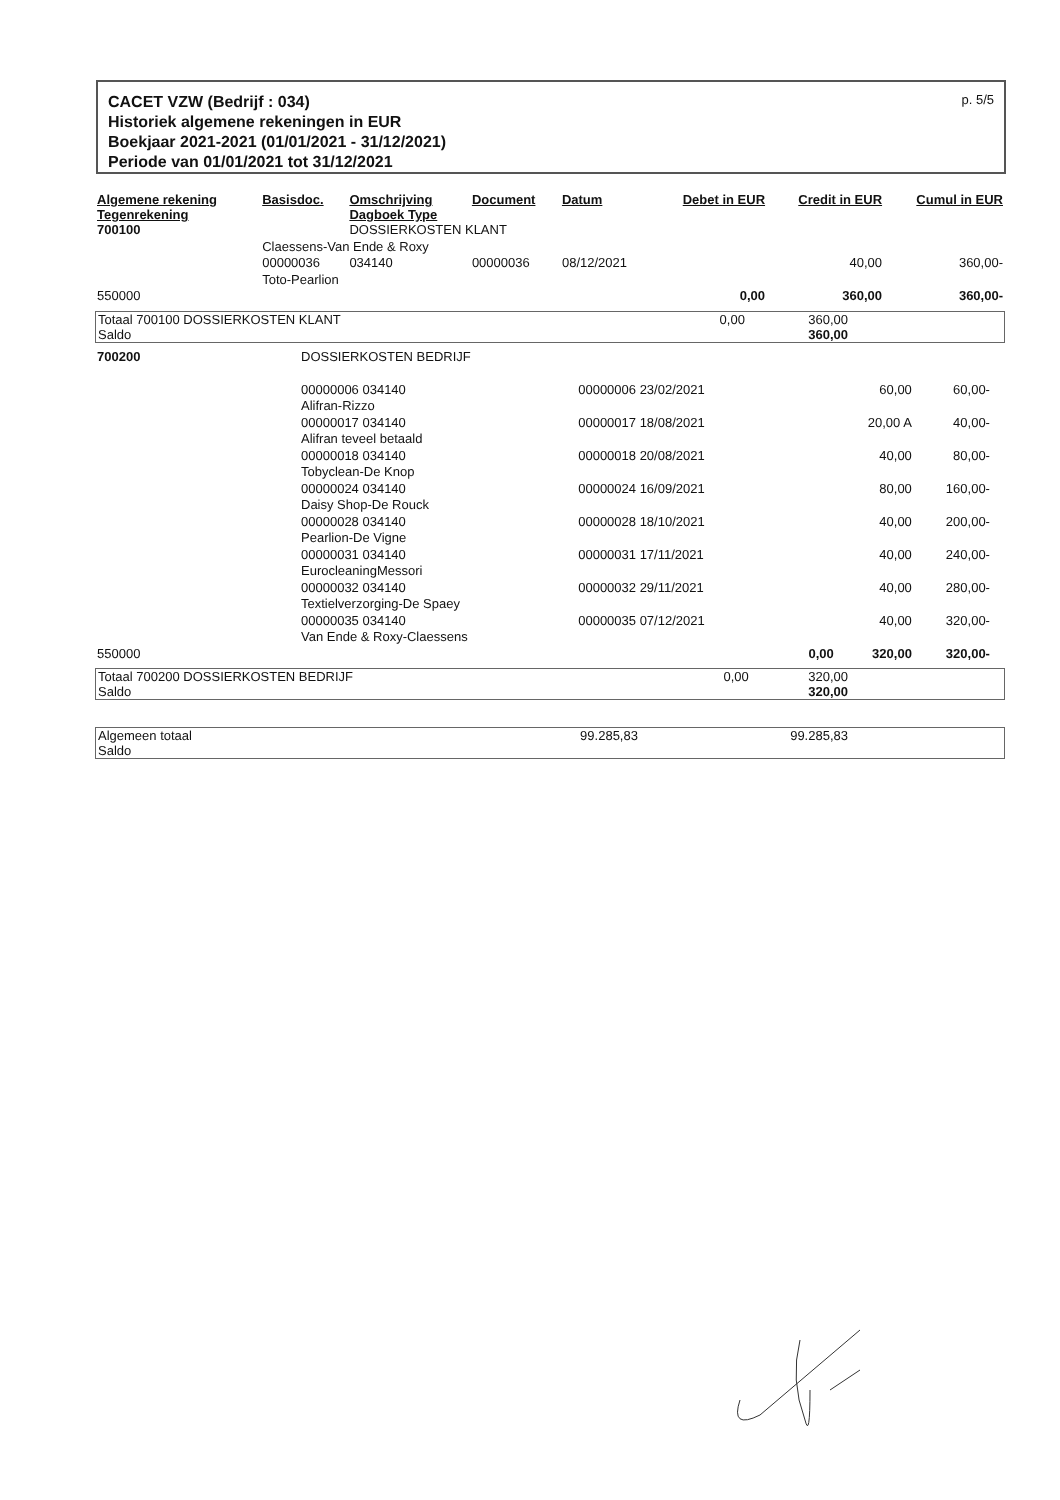CACET VZW (Bedrijf : 034)
Historiek algemene rekeningen in EUR
Boekjaar 2021-2021 (01/01/2021 - 31/12/2021)
Periode van 01/01/2021 tot 31/12/2021
p. 5/5
| Algemene rekening Tegenrekening | Basisdoc. | Omschrijving Dagboek Type | Document | Datum | Debet in EUR | Credit in EUR | Cumul in EUR |
| --- | --- | --- | --- | --- | --- | --- | --- |
| 700100 | | DOSSIERKOSTEN KLANT | | | | | |
| | Claessens-Van Ende & Roxy | | | | | | |
| | 00000036 | 034140 | 00000036 | 08/12/2021 | | 40,00 | 360,00- |
| | Toto-Pearlion | | | | | | |
| 550000 | | | | | 0,00 | 360,00 | 360,00- |
| Totaal 700100 DOSSIERKOSTEN KLANT Saldo | 0,00 | 360,00 360,00 | |
| 700200 | DOSSIERKOSTEN BEDRIJF | | | | | | |
| | 00000006 034140 | 00000006 23/02/2021 | | 60,00 | 60,00- | | |
| | Alifran-Rizzo | | | | | | |
| | 00000017 034140 | 00000017 18/08/2021 | | 20,00 A | 40,00- | | |
| | Alifran teveel betaald | | | | | | |
| | 00000018 034140 | 00000018 20/08/2021 | | 40,00 | 80,00- | | |
| | Tobyclean-De Knop | | | | | | |
| | 00000024 034140 | 00000024 16/09/2021 | | 80,00 | 160,00- | | |
| | Daisy Shop-De Rouck | | | | | | |
| | 00000028 034140 | 00000028 18/10/2021 | | 40,00 | 200,00- | | |
| | Pearlion-De Vigne | | | | | | |
| | 00000031 034140 | 00000031 17/11/2021 | | 40,00 | 240,00- | | |
| | EurocleaningMessori | | | | | | |
| | 00000032 034140 | 00000032 29/11/2021 | | 40,00 | 280,00- | | |
| | Textielverzorging-De Spaey | | | | | | |
| | 00000035 034140 | 00000035 07/12/2021 | | 40,00 | 320,00- | | |
| | Van Ende & Roxy-Claessens | | | | | | |
| 550000 | | | 0,00 | 320,00 | 320,00- | | |
| Totaal 700200 DOSSIERKOSTEN BEDRIJF Saldo | 0,00 | 320,00 320,00 | |
| Algemeen totaal Saldo | 99.285,83 | 99.285,83 | |